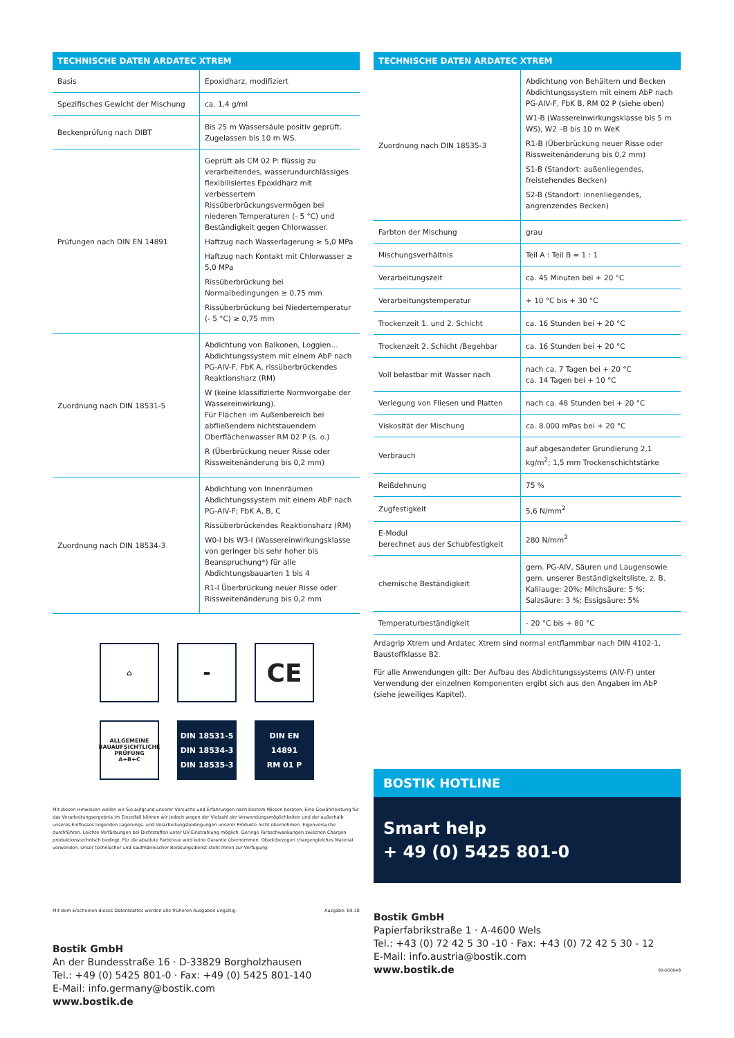| TECHNISCHE DATEN ARDATEC XTREM | |
| --- | --- |
| Basis | Epoxidharz, modifiziert |
| Spezifisches Gewicht der Mischung | ca. 1,4 g/ml |
| Beckenprüfung nach DIBT | Bis 25 m Wassersäule positiv geprüft. Zugelassen bis 10 m WS. |
| Prüfungen nach DIN EN 14891 | Geprüft als CM 02 P: flüssig zu verarbeitendes, wasserundurchlässiges flexibilisiertes Epoxidharz mit verbessertem Rissüberbrückungsvermögen bei niederen Temperaturen (- 5 °C) und Beständigkeit gegen Chlorwasser. Haftzug nach Wasserlagerung ≥ 5,0 MPa Haftzug nach Kontakt mit Chlorwasser ≥ 5,0 MPa Rissüberbrückung bei Normalbedingungen ≥ 0,75 mm Rissüberbrückung bei Niedertemperatur (- 5 °C) ≥ 0,75 mm |
| Zuordnung nach DIN 18531-5 | Abdichtung von Balkonen, Loggien... Abdichtungssystem mit einem AbP nach PG-AIV-F, FbK A, rissüberbrückendes Reaktionsharz (RM) W (keine klassifizierte Normvorgabe der Wassereinwirkung). Für Flächen im Außenbereich bei abfließendem nichtstauendem Oberflächenwasser RM 02 P (s. o.) R (Überbrückung neuer Risse oder Rissweitenänderung bis 0,2 mm) |
| Zuordnung nach DIN 18534-3 | Abdichtung von Innenräumen Abdichtungssystem mit einem AbP nach PG-AIV-F; FbK A, B, C Rissüberbrückendes Reaktionsharz (RM) W0-I bis W3-I (Wassereinwirkungsklasse von geringer bis sehr hoher bis Beanspruchung*) für alle Abdichtungsbauarten 1 bis 4 R1-I Überbrückung neuer Risse oder Rissweitenänderung bis 0,2 mm |
⌂
▬
CE
ALLGEMEINE BAUAUFSICHTLICHE PRÜFUNG
A+B+C
DIN 18531-5
DIN 18534-3
DIN 18535-3
DIN EN
14891
RM 01 P
Mit diesen Hinweisen wollen wir Sie aufgrund unserer Versuche und Erfahrungen nach bestem Wissen beraten. Eine Gewährleistung für das Verarbeitungsergebnis im Einzelfall können wir jedoch wegen der Vielzahl der Verwendungsmöglichkeiten und der außerhalb unseres Einflusses liegenden Lagerungs- und Verarbeitungsbedingungen unserer Produkte nicht übernehmen. Eigenversuche durchführen. Leichte Verfärbungen bei Dichtstoffen unter UV-Einstrahlung möglich. Geringe Farbschwankungen zwischen Chargen produktionstechnisch bedingt. Für die absolute Farbtreue wird keine Garantie übernommen. Objektbezogen chargengleiches Material verwenden. Unser technischer und kaufmännischer Beratungsdienst steht Ihnen zur Verfügung.
Mit dem Erscheinen dieses Datenblattes werden alle früheren Ausgaben ungültig. Ausgabe: 04.18
Bostik GmbH
An der Bundesstraße 16 · D-33829 Borgholzhausen
Tel.: +49 (0) 5425 801-0 · Fax: +49 (0) 5425 801-140
E-Mail: info.germany@bostik.com
www.bostik.de
| TECHNISCHE DATEN ARDATEC XTREM | |
| --- | --- |
| Zuordnung nach DIN 18535-3 | Abdichtung von Behältern und Becken Abdichtungssystem mit einem AbP nach PG-AIV-F, FbK B, RM 02 P (siehe oben) W1-B (Wassereinwirkungsklasse bis 5 m WS), W2 –B bis 10 m WeK R1-B (Überbrückung neuer Risse oder Rissweitenänderung bis 0,2 mm) S1-B (Standort: außenliegendes, freistehendes Becken) S2-B (Standort: innenliegendes, angrenzendes Becken) |
| Farbton der Mischung | grau |
| Mischungsverhältnis | Teil A : Teil B = 1 : 1 |
| Verarbeitungszeit | ca. 45 Minuten bei + 20 °C |
| Verarbeitungstemperatur | + 10 °C bis + 30 °C |
| Trockenzeit 1. und 2. Schicht | ca. 16 Stunden bei + 20 °C |
| Trockenzeit 2. Schicht /Begehbar | ca. 16 Stunden bei + 20 °C |
| Voll belastbar mit Wasser nach | nach ca. 7 Tagen bei + 20 °C ca. 14 Tagen bei + 10 °C |
| Verlegung von Fliesen und Platten | nach ca. 48 Stunden bei + 20 °C |
| Viskosität der Mischung | ca. 8.000 mPas bei + 20 °C |
| Verbrauch | auf abgesandeter Grundierung 2,1 kg/m<sup>2</sup>; 1,5 mm Trockenschichtstärke |
| Reißdehnung | 75 % |
| Zugfestigkeit | 5,6 N/mm<sup>2</sup> |
| E-Modul berechnet aus der Schubfestigkeit | 280 N/mm<sup>2</sup> |
| chemische Beständigkeit | gem. PG-AIV, Säuren und Laugensowie gem. unserer Beständigkeitsliste, z. B. Kalilauge: 20%; Milchsäure: 5 %; Salzsäure: 3 %; Essigsäure: 5% |
| Temperaturbeständigkeit | - 20 °C bis + 80 °C |
Ardagrip Xtrem und Ardatec Xtrem sind normal entflammbar nach DIN 4102-1, Baustoffklasse B2.
Für alle Anwendungen gilt: Der Aufbau des Abdichtungssystems (AIV-F) unter Verwendung der einzelnen Komponenten ergibt sich aus den Angaben im AbP (siehe jeweiliges Kapitel).
BOSTIK HOTLINE
Smart help
+ 49 (0) 5425 801-0
Bostik GmbH
Papierfabrikstraße 1 · A-4600 Wels
Tel.: +43 (0) 72 42 5 30 -10 · Fax: +43 (0) 72 42 5 30 - 12
E-Mail: info.austria@bostik.com
www.bostik.de 95-000048